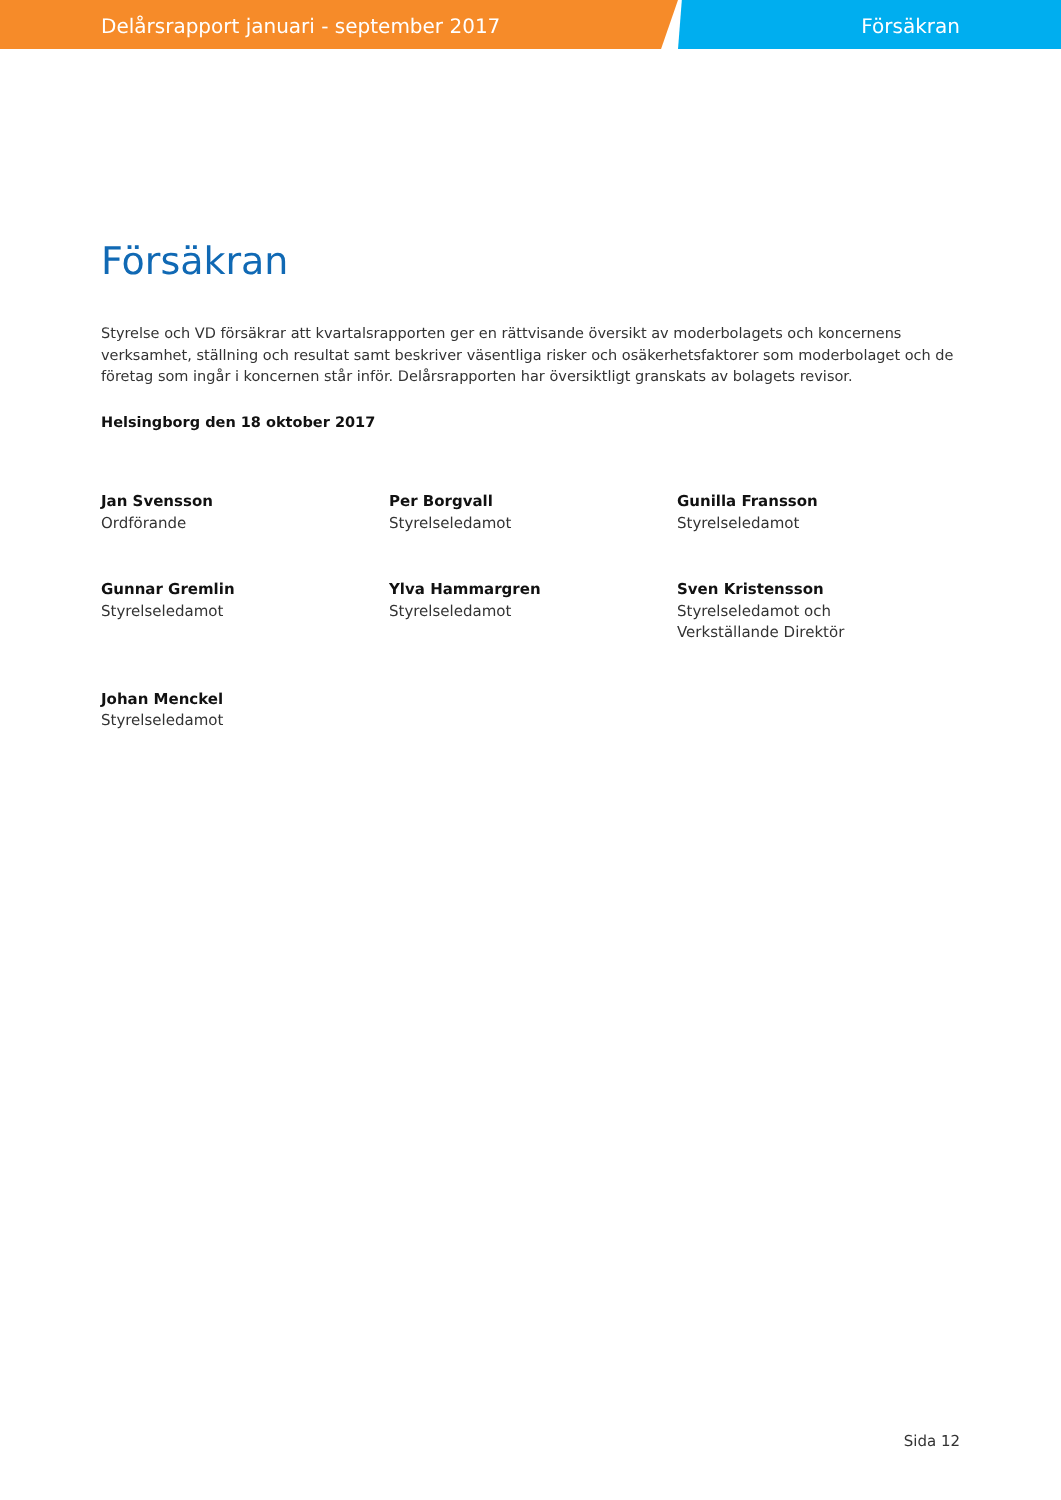Delårsrapport januari - september 2017
Försäkran
Försäkran
Styrelse och VD försäkrar att kvartalsrapporten ger en rättvisande översikt av moderbolagets och koncernens verksamhet, ställning och resultat samt beskriver väsentliga risker och osäkerhetsfaktorer som moderbolaget och de företag som ingår i koncernen står inför. Delårsrapporten har översiktligt granskats av bolagets revisor.
Helsingborg den 18 oktober 2017
Jan Svensson
Ordförande
Per Borgvall
Styrelseledamot
Gunilla Fransson
Styrelseledamot
Gunnar Gremlin
Styrelseledamot
Ylva Hammargren
Styrelseledamot
Sven Kristensson
Styrelseledamot och
Verkställande Direktör
Johan Menckel
Styrelseledamot
Sida 12